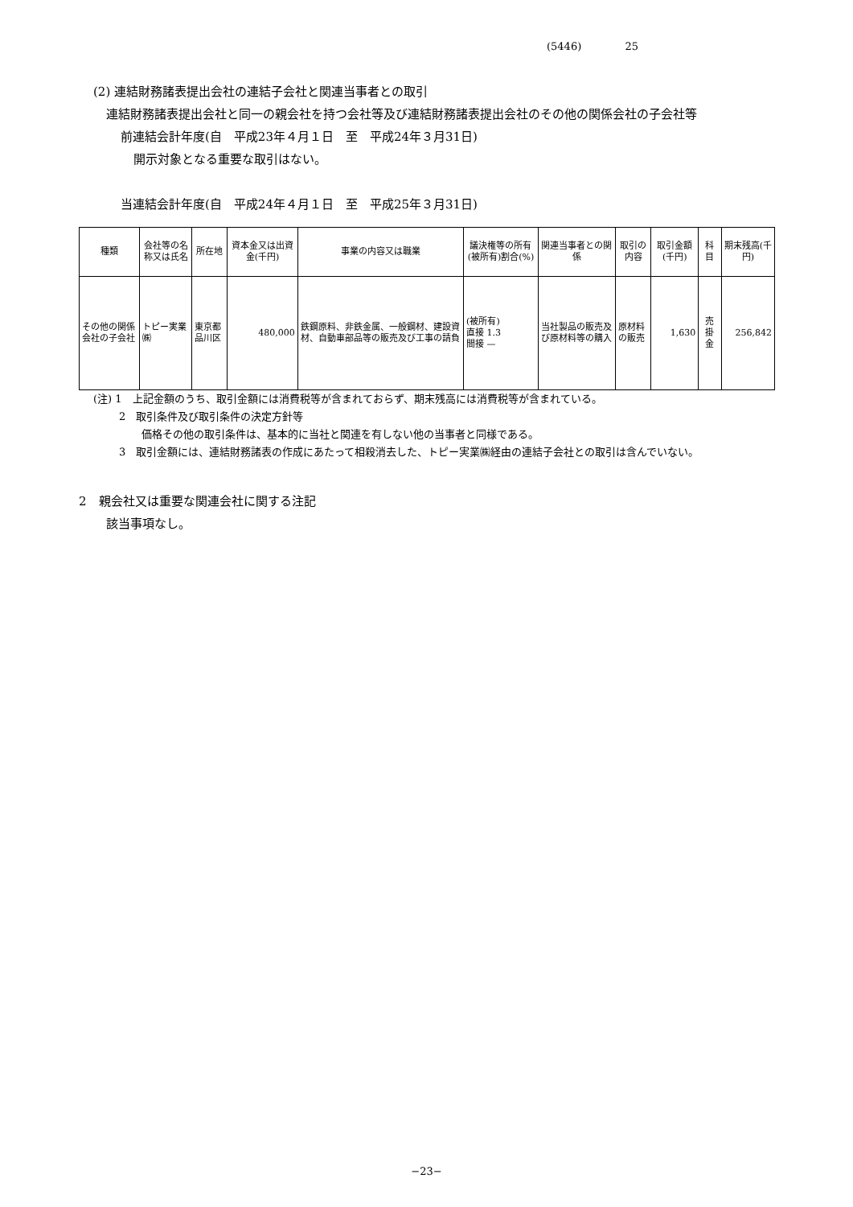(5446) 25
(2) 連結財務諸表提出会社の連結子会社と関連当事者との取引
連結財務諸表提出会社と同一の親会社を持つ会社等及び連結財務諸表提出会社のその他の関係会社の子会社等
前連結会計年度(自　平成23年４月１日　至　平成24年３月31日)
開示対象となる重要な取引はない。
当連結会計年度(自　平成24年４月１日　至　平成25年３月31日)
| 種類 | 会社等の名称又は氏名 | 所在地 | 資本金又は出資金(千円) | 事業の内容又は職業 | 議決権等の所有(被所有)割合(%) | 関連当事者との関係 | 取引の内容 | 取引金額(千円) | 科目 | 期末残高(千円) |
| --- | --- | --- | --- | --- | --- | --- | --- | --- | --- | --- |
| その他の関係会社の子会社 | トピー実業㈱ | 東京都品川区 | 480,000 | 鉄鋼原料、非鉄金属、一般鋼材、建設資材、自動車部品等の販売及び工事の請負 | (被所有) 直接 1.3 間接 — | 当社製品の販売及び原材料等の購入 | 原材料の販売 | 1,630 | 売掛金 | 256,842 |
(注) 1　上記金額のうち、取引金額には消費税等が含まれておらず、期末残高には消費税等が含まれている。
2　取引条件及び取引条件の決定方針等
価格その他の取引条件は、基本的に当社と関連を有しない他の当事者と同様である。
3　取引金額には、連結財務諸表の作成にあたって相殺消去した、トピー実業㈱経由の連結子会社との取引は含んでいない。
2　親会社又は重要な関連会社に関する注記
該当事項なし。
−23−